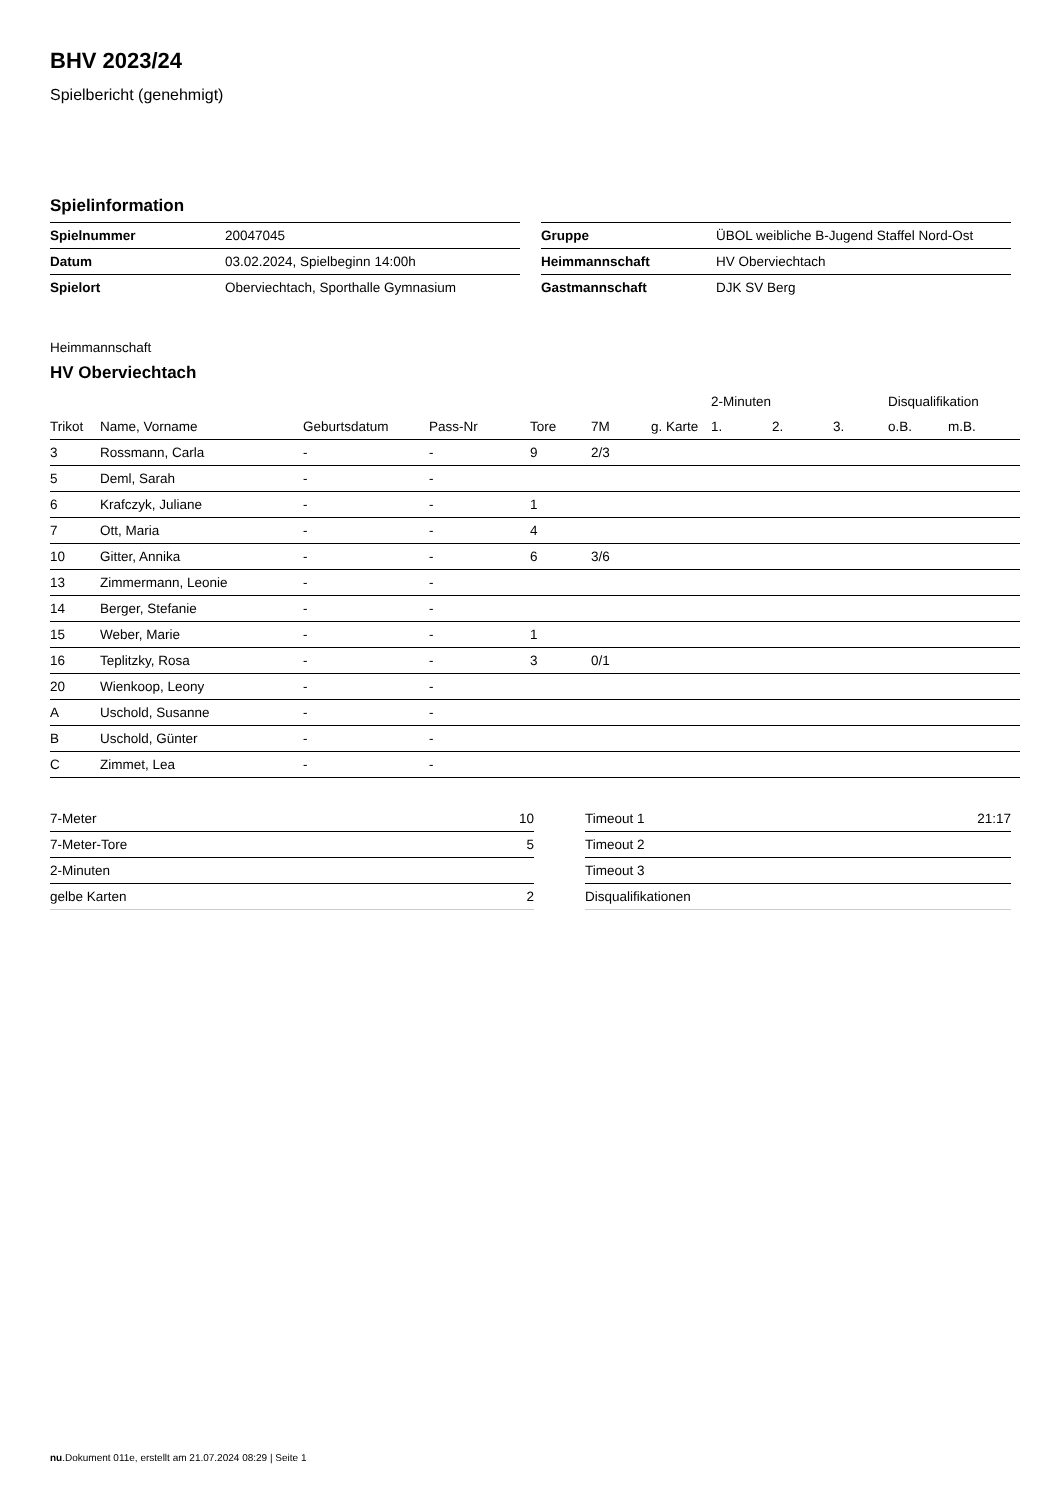BHV 2023/24
Spielbericht (genehmigt)
Spielinformation
| Spielnummer | 20047045 |
| Datum | 03.02.2024, Spielbeginn 14:00h |
| Spielort | Oberviechtach, Sporthalle Gymnasium |
| Gruppe | ÜBOL weibliche B-Jugend Staffel Nord-Ost |
| Heimmannschaft | HV Oberviechtach |
| Gastmannschaft | DJK SV Berg |
Heimmannschaft
HV Oberviechtach
| | | | | | | | 2-Minuten | | | Disqualifikation | |
| --- | --- | --- | --- | --- | --- | --- | --- | --- | --- | --- | --- |
| Trikot | Name, Vorname | Geburtsdatum | Pass-Nr | Tore | 7M | g. Karte | 1. | 2. | 3. | o.B. | m.B. |
| 3 | Rossmann, Carla | - | - | 9 | 2/3 | | | | | | |
| 5 | Deml, Sarah | - | - | | | | | | | | |
| 6 | Krafczyk, Juliane | - | - | 1 | | | | | | | |
| 7 | Ott, Maria | - | - | 4 | | | | | | | |
| 10 | Gitter, Annika | - | - | 6 | 3/6 | | | | | | |
| 13 | Zimmermann, Leonie | - | - | | | | | | | | |
| 14 | Berger, Stefanie | - | - | | | | | | | | |
| 15 | Weber, Marie | - | - | 1 | | | | | | | |
| 16 | Teplitzky, Rosa | - | - | 3 | 0/1 | | | | | | |
| 20 | Wienkoop, Leony | - | - | | | | | | | | |
| A | Uschold, Susanne | - | - | | | | | | | | |
| B | Uschold, Günter | - | - | | | | | | | | |
| C | Zimmet, Lea | - | - | | | | | | | | |
| 7-Meter | 10 |
| 7-Meter-Tore | 5 |
| 2-Minuten | |
| gelbe Karten | 2 |
| Timeout 1 | 21:17 |
| Timeout 2 | |
| Timeout 3 | |
| Disqualifikationen | |
nu.Dokument 011e, erstellt am 21.07.2024 08:29 | Seite 1